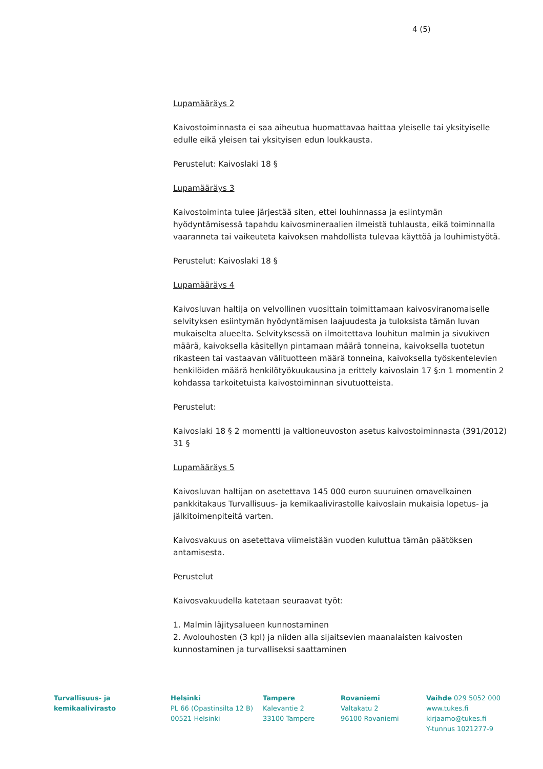4 (5)
Lupamääräys 2
Kaivostoiminnasta ei saa aiheutua huomattavaa haittaa yleiselle tai yksityiselle edulle eikä yleisen tai yksityisen edun loukkausta.
Perustelut: Kaivoslaki 18 §
Lupamääräys 3
Kaivostoiminta tulee järjestää siten, ettei louhinnassa ja esiintymän hyödyntämisessä tapahdu kaivosmineraalien ilmeistä tuhlausta, eikä toiminnalla vaaranneta tai vaikeuteta kaivoksen mahdollista tulevaa käyttöä ja louhimistyötä.
Perustelut: Kaivoslaki 18 §
Lupamääräys 4
Kaivosluvan haltija on velvollinen vuosittain toimittamaan kaivosviranomaiselle selvityksen esiintymän hyödyntämisen laajuudesta ja tuloksista tämän luvan mukaiselta alueelta. Selvityksessä on ilmoitettava louhitun malmin ja sivukiven määrä, kaivoksella käsitellyn pintamaan määrä tonneina, kaivoksella tuotetun rikasteen tai vastaavan välituotteen määrä tonneina, kaivoksella työskentelevien henkilöiden määrä henkilötyökuukausina ja erittely kaivoslain 17 §:n 1 momentin 2 kohdassa tarkoitetuista kaivostoiminnan sivutuotteista.
Perustelut:
Kaivoslaki 18 § 2 momentti ja valtioneuvoston asetus kaivostoiminnasta (391/2012) 31 §
Lupamääräys 5
Kaivosluvan haltijan on asetettava 145 000 euron suuruinen omavelkainen pankkitakaus Turvallisuus- ja kemikaalivirastolle kaivoslain mukaisia lopetus- ja jälkitoimenpiteitä varten.
Kaivosvakuus on asetettava viimeistään vuoden kuluttua tämän päätöksen antamisesta.
Perustelut
Kaivosvakuudella katetaan seuraavat työt:
1. Malmin läjitysalueen kunnostaminen
2. Avolouhosten (3 kpl) ja niiden alla sijaitsevien maanalaisten kaivosten kunnostaminen ja turvalliseksi saattaminen
Turvallisuus- ja
kemikaalivirasto
Helsinki
PL 66 (Opastinsilta 12 B)
00521 Helsinki
Tampere
Kalevantie 2
33100 Tampere
Rovaniemi
Valtakatu 2
96100 Rovaniemi
Vaihde 029 5052 000
www.tukes.fi
kirjaamo@tukes.fi
Y-tunnus 1021277-9